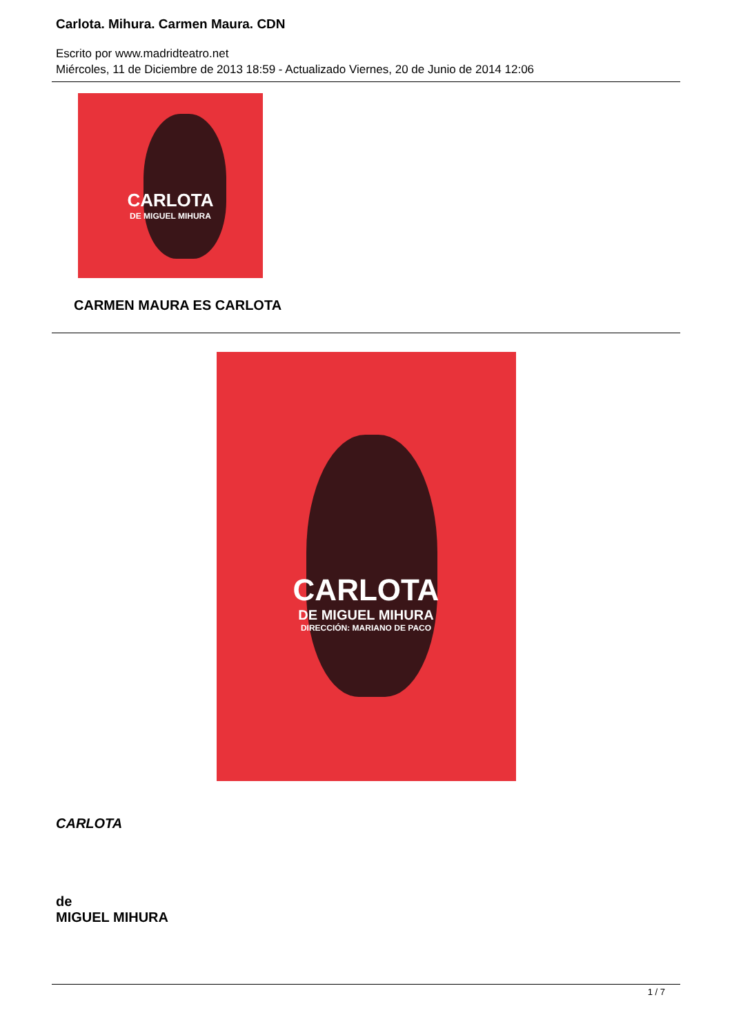Carlota. Mihura. Carmen Maura. CDN
Escrito por www.madridteatro.net
Miércoles, 11 de Diciembre de 2013 18:59 - Actualizado Viernes, 20 de Junio de 2014 12:06
CARLOTA
DE MIGUEL MIHURA
CARMEN MAURA ES CARLOTA
CARLOTA
DE MIGUEL MIHURA
DIRECCIÓN: MARIANO DE PACO
CARLOTA
de
MIGUEL MIHURA
1 / 7